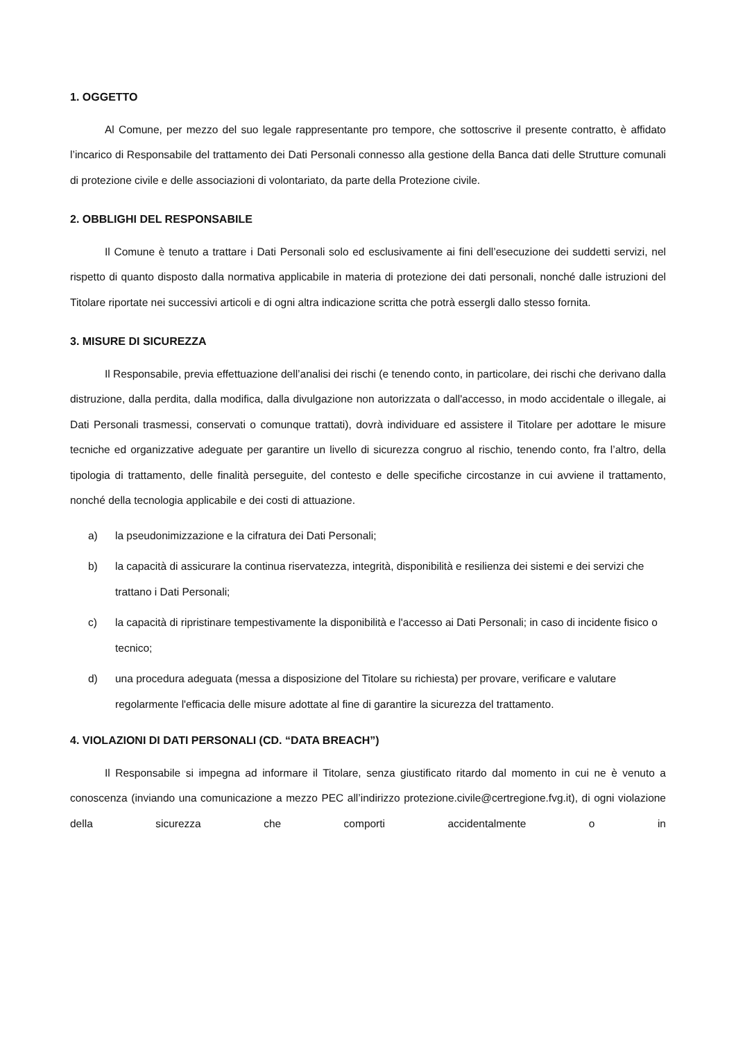1. OGGETTO
Al Comune, per mezzo del suo legale rappresentante pro tempore, che sottoscrive il presente contratto, è affidato l’incarico di Responsabile del trattamento dei Dati Personali connesso alla gestione della Banca dati delle Strutture comunali di protezione civile e delle associazioni di volontariato, da parte della Protezione civile.
2. OBBLIGHI DEL RESPONSABILE
Il Comune è tenuto a trattare i Dati Personali solo ed esclusivamente ai fini dell’esecuzione dei suddetti servizi, nel rispetto di quanto disposto dalla normativa applicabile in materia di protezione dei dati personali, nonché dalle istruzioni del Titolare riportate nei successivi articoli e di ogni altra indicazione scritta che potrà essergli dallo stesso fornita.
3. MISURE DI SICUREZZA
Il Responsabile, previa effettuazione dell’analisi dei rischi (e tenendo conto, in particolare, dei rischi che derivano dalla distruzione, dalla perdita, dalla modifica, dalla divulgazione non autorizzata o dall'accesso, in modo accidentale o illegale, ai Dati Personali trasmessi, conservati o comunque trattati), dovrà individuare ed assistere il Titolare per adottare le misure tecniche ed organizzative adeguate per garantire un livello di sicurezza congruo al rischio, tenendo conto, fra l’altro, della tipologia di trattamento, delle finalità perseguite, del contesto e delle specifiche circostanze in cui avviene il trattamento, nonché della tecnologia applicabile e dei costi di attuazione.
a) la pseudonimizzazione e la cifratura dei Dati Personali;
b) la capacità di assicurare la continua riservatezza, integrità, disponibilità e resilienza dei sistemi e dei servizi che trattano i Dati Personali;
c) la capacità di ripristinare tempestivamente la disponibilità e l'accesso ai Dati Personali; in caso di incidente fisico o tecnico;
d) una procedura adeguata (messa a disposizione del Titolare su richiesta) per provare, verificare e valutare regolarmente l'efficacia delle misure adottate al fine di garantire la sicurezza del trattamento.
4. VIOLAZIONI DI DATI PERSONALI (CD. “DATA BREACH”)
Il Responsabile si impegna ad informare il Titolare, senza giustificato ritardo dal momento in cui ne è venuto a conoscenza (inviando una comunicazione a mezzo PEC all’indirizzo protezione.civile@certregione.fvg.it), di ogni violazione della sicurezza che comporti accidentalmente o in